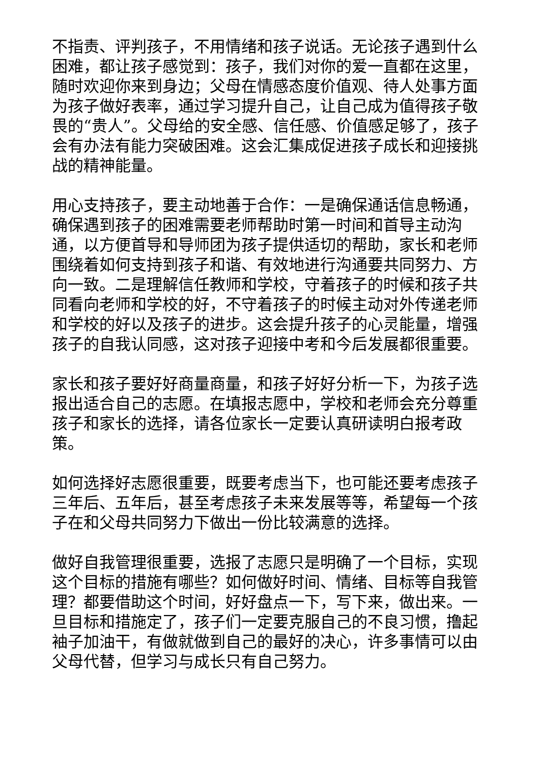不指责、评判孩子，不用情绪和孩子说话。无论孩子遇到什么困难，都让孩子感觉到：孩子，我们对你的爱一直都在这里，随时欢迎你来到身边；父母在情感态度价值观、待人处事方面为孩子做好表率，通过学习提升自己，让自己成为值得孩子敬畏的“贵人”。父母给的安全感、信任感、价值感足够了，孩子会有办法有能力突破困难。这会汇集成促进孩子成长和迎接挑战的精神能量。
用心支持孩子，要主动地善于合作：一是确保通话信息畅通，确保遇到孩子的困难需要老师帮助时第一时间和首导主动沟通，以方便首导和导师团为孩子提供适切的帮助，家长和老师围绕着如何支持到孩子和谐、有效地进行沟通要共同努力、方向一致。二是理解信任教师和学校，守着孩子的时候和孩子共同看向老师和学校的好，不守着孩子的时候主动对外传递老师和学校的好以及孩子的进步。这会提升孩子的心灵能量，增强孩子的自我认同感，这对孩子迎接中考和今后发展都很重要。
家长和孩子要好好商量商量，和孩子好好分析一下，为孩子选报出适合自己的志愿。在填报志愿中，学校和老师会充分尊重孩子和家长的选择，请各位家长一定要认真研读明白报考政策。
如何选择好志愿很重要，既要考虑当下，也可能还要考虑孩子三年后、五年后，甚至考虑孩子未来发展等等，希望每一个孩子在和父母共同努力下做出一份比较满意的选择。
做好自我管理很重要，选报了志愿只是明确了一个目标，实现这个目标的措施有哪些？如何做好时间、情绪、目标等自我管理？都要借助这个时间，好好盘点一下，写下来，做出来。一旦目标和措施定了，孩子们一定要克服自己的不良习惯，撸起袖子加油干，有做就做到自己的最好的决心，许多事情可以由父母代替，但学习与成长只有自己努力。